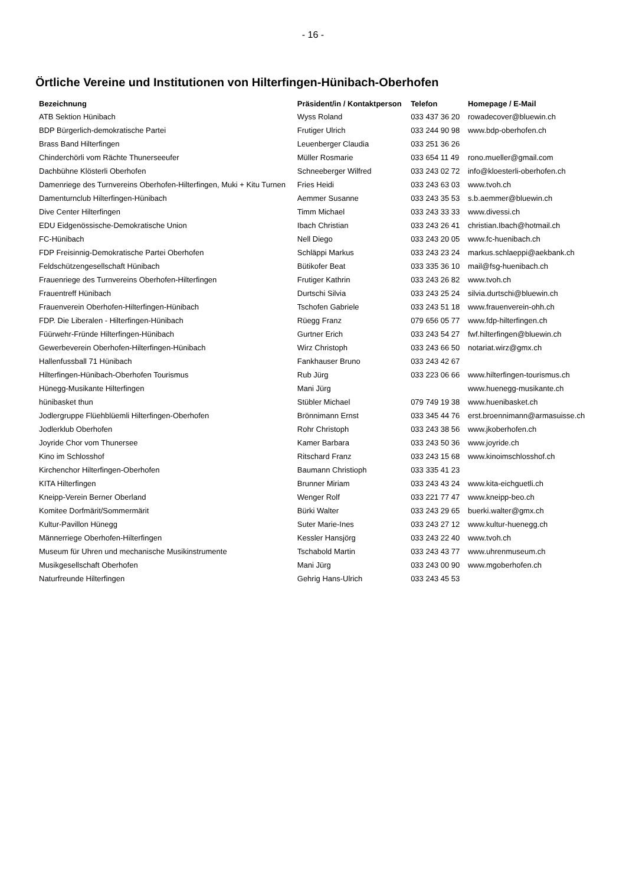- 16 -
Örtliche Vereine und Institutionen von Hilterfingen-Hünibach-Oberhofen
| Bezeichnung | Präsident/in / Kontaktperson | Telefon | Homepage / E-Mail |
| --- | --- | --- | --- |
| ATB Sektion Hünibach | Wyss Roland | 033 437 36 20 | rowadecover@bluewin.ch |
| BDP Bürgerlich-demokratische Partei | Frutiger Ulrich | 033 244 90 98 | www.bdp-oberhofen.ch |
| Brass Band Hilterfingen | Leuenberger Claudia | 033 251 36 26 | |
| Chinderchörli vom Rächte Thunerseeufer | Müller Rosmarie | 033 654 11 49 | rono.mueller@gmail.com |
| Dachbühne Klösterli Oberhofen | Schneeberger Wilfred | 033 243 02 72 | info@kloesterli-oberhofen.ch |
| Damenriege des Turnvereins Oberhofen-Hilterfingen, Muki + Kitu Turnen | Fries Heidi | 033 243 63 03 | www.tvoh.ch |
| Damenturnclub Hilterfingen-Hünibach | Aemmer Susanne | 033 243 35 53 | s.b.aemmer@bluewin.ch |
| Dive Center Hilterfingen | Timm Michael | 033 243 33 33 | www.divessi.ch |
| EDU Eidgenössische-Demokratische Union | Ibach Christian | 033 243 26 41 | christian.Ibach@hotmail.ch |
| FC-Hünibach | Nell Diego | 033 243 20 05 | www.fc-huenibach.ch |
| FDP Freisinnig-Demokratische Partei Oberhofen | Schläppi Markus | 033 243 23 24 | markus.schlaeppi@aekbank.ch |
| Feldschützengesellschaft Hünibach | Bütikofer Beat | 033 335 36 10 | mail@fsg-huenibach.ch |
| Frauenriege des Turnvereins Oberhofen-Hilterfingen | Frutiger Kathrin | 033 243 26 82 | www.tvoh.ch |
| Frauentreff Hünibach | Durtschi Silvia | 033 243 25 24 | silvia.durtschi@bluewin.ch |
| Frauenverein Oberhofen-Hilterfingen-Hünibach | Tschofen Gabriele | 033 243 51 18 | www.frauenverein-ohh.ch |
| FDP. Die Liberalen - Hilterfingen-Hünibach | Rüegg Franz | 079 656 05 77 | www.fdp-hilterfingen.ch |
| Füürwehr-Fründe Hilterfingen-Hünibach | Gurtner Erich | 033 243 54 27 | fwf.hilterfingen@bluewin.ch |
| Gewerbeverein Oberhofen-Hilterfingen-Hünibach | Wirz Christoph | 033 243 66 50 | notariat.wirz@gmx.ch |
| Hallenfussball 71 Hünibach | Fankhauser Bruno | 033 243 42 67 | |
| Hilterfingen-Hünibach-Oberhofen Tourismus | Rub Jürg | 033 223 06 66 | www.hilterfingen-tourismus.ch |
| Hünegg-Musikante Hilterfingen | Mani Jürg | | www.huenegg-musikante.ch |
| hünibasket thun | Stübler Michael | 079 749 19 38 | www.huenibasket.ch |
| Jodlergruppe Flüehblüemli Hilterfingen-Oberhofen | Brönnimann Ernst | 033 345 44 76 | erst.broennimann@armasuisse.ch |
| Jodlerklub Oberhofen | Rohr Christoph | 033 243 38 56 | www.jkoberhofen.ch |
| Joyride Chor vom Thunersee | Kamer Barbara | 033 243 50 36 | www.joyride.ch |
| Kino im Schlosshof | Ritschard Franz | 033 243 15 68 | www.kinoimschlosshof.ch |
| Kirchenchor Hilterfingen-Oberhofen | Baumann Christioph | 033 335 41 23 | |
| KITA Hilterfingen | Brunner Miriam | 033 243 43 24 | www.kita-eichguetli.ch |
| Kneipp-Verein Berner Oberland | Wenger Rolf | 033 221 77 47 | www.kneipp-beo.ch |
| Komitee Dorfmärit/Sommermärit | Bürki Walter | 033 243 29 65 | buerki.walter@gmx.ch |
| Kultur-Pavillon Hünegg | Suter Marie-Ines | 033 243 27 12 | www.kultur-huenegg.ch |
| Männerriege Oberhofen-Hilterfingen | Kessler Hansjörg | 033 243 22 40 | www.tvoh.ch |
| Museum für Uhren und mechanische Musikinstrumente | Tschabold Martin | 033 243 43 77 | www.uhrenmuseum.ch |
| Musikgesellschaft Oberhofen | Mani Jürg | 033 243 00 90 | www.mgoberhofen.ch |
| Naturfreunde Hilterfingen | Gehrig Hans-Ulrich | 033 243 45 53 | |